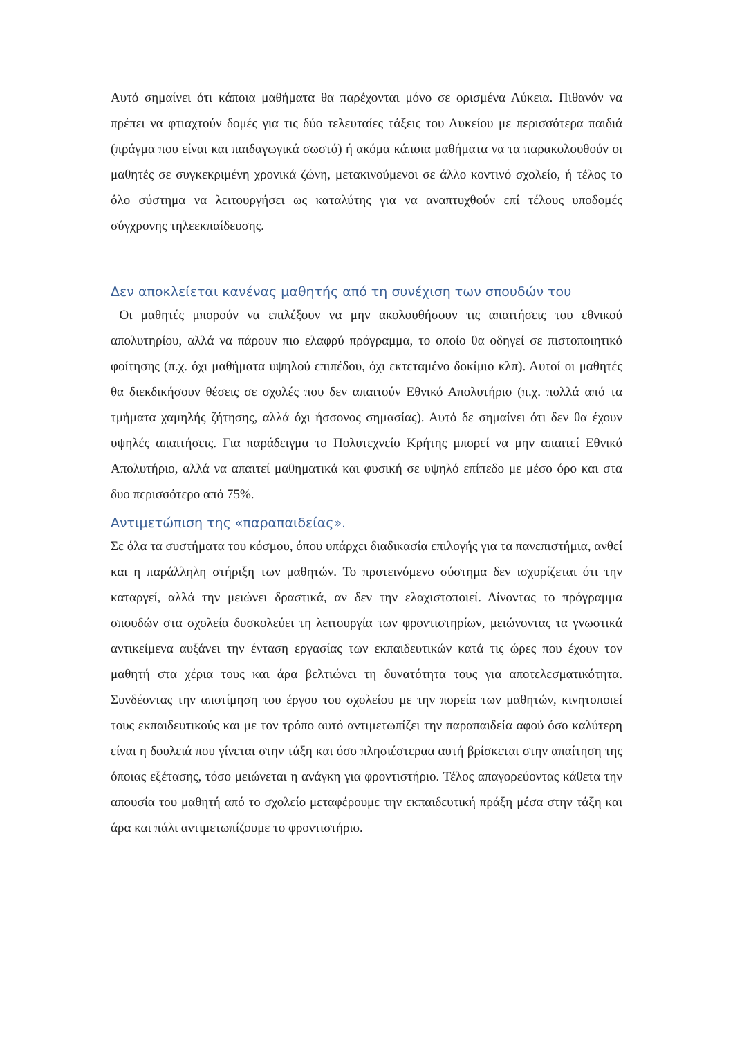Αυτό σημαίνει ότι κάποια μαθήματα θα παρέχονται μόνο σε ορισμένα Λύκεια. Πιθανόν να πρέπει να φτιαχτούν δομές για τις δύο τελευταίες τάξεις του Λυκείου με περισσότερα παιδιά (πράγμα που είναι και παιδαγωγικά σωστό) ή ακόμα κάποια μαθήματα να τα παρακολουθούν οι μαθητές σε συγκεκριμένη χρονικά ζώνη, μετακινούμενοι σε άλλο κοντινό σχολείο, ή τέλος το όλο σύστημα να λειτουργήσει ως καταλύτης για να αναπτυχθούν επί τέλους υποδομές σύγχρονης τηλεεκπαίδευσης.
Δεν αποκλείεται κανένας μαθητής από τη συνέχιση των σπουδών του
Οι μαθητές μπορούν να επιλέξουν να μην ακολουθήσουν τις απαιτήσεις του εθνικού απολυτηρίου, αλλά να πάρουν πιο ελαφρύ πρόγραμμα, το οποίο θα οδηγεί σε πιστοποιητικό φοίτησης (π.χ. όχι μαθήματα υψηλού επιπέδου, όχι εκτεταμένο δοκίμιο κλπ). Αυτοί οι μαθητές θα διεκδικήσουν θέσεις σε σχολές που δεν απαιτούν Εθνικό Απολυτήριο (π.χ. πολλά από τα τμήματα χαμηλής ζήτησης, αλλά όχι ήσσονος σημασίας). Αυτό δε σημαίνει ότι δεν θα έχουν υψηλές απαιτήσεις. Για παράδειγμα το Πολυτεχνείο Κρήτης μπορεί να μην απαιτεί Εθνικό Απολυτήριο, αλλά να απαιτεί μαθηματικά και φυσική σε υψηλό επίπεδο με μέσο όρο και στα δυο περισσότερο από 75%.
Αντιμετώπιση της «παραπαιδείας».
Σε όλα τα συστήματα του κόσμου, όπου υπάρχει διαδικασία επιλογής για τα πανεπιστήμια, ανθεί και η παράλληλη στήριξη των μαθητών. Το προτεινόμενο σύστημα δεν ισχυρίζεται ότι την καταργεί, αλλά την μειώνει δραστικά, αν δεν την ελαχιστοποιεί. Δίνοντας το πρόγραμμα σπουδών στα σχολεία δυσκολεύει τη λειτουργία των φροντιστηρίων, μειώνοντας τα γνωστικά αντικείμενα αυξάνει την ένταση εργασίας των εκπαιδευτικών κατά τις ώρες που έχουν τον μαθητή στα χέρια τους και άρα βελτιώνει τη δυνατότητα τους για αποτελεσματικότητα. Συνδέοντας την αποτίμηση του έργου του σχολείου με την πορεία των μαθητών, κινητοποιεί τους εκπαιδευτικούς και με τον τρόπο αυτό αντιμετωπίζει την παραπαιδεία αφού όσο καλύτερη είναι η δουλειά που γίνεται στην τάξη και όσο πλησιέστεραα αυτή βρίσκεται στην απαίτηση της όποιας εξέτασης, τόσο μειώνεται η ανάγκη για φροντιστήριο. Τέλος απαγορεύοντας κάθετα την απουσία του μαθητή από το σχολείο μεταφέρουμε την εκπαιδευτική πράξη μέσα στην τάξη και άρα και πάλι αντιμετωπίζουμε το φροντιστήριο.